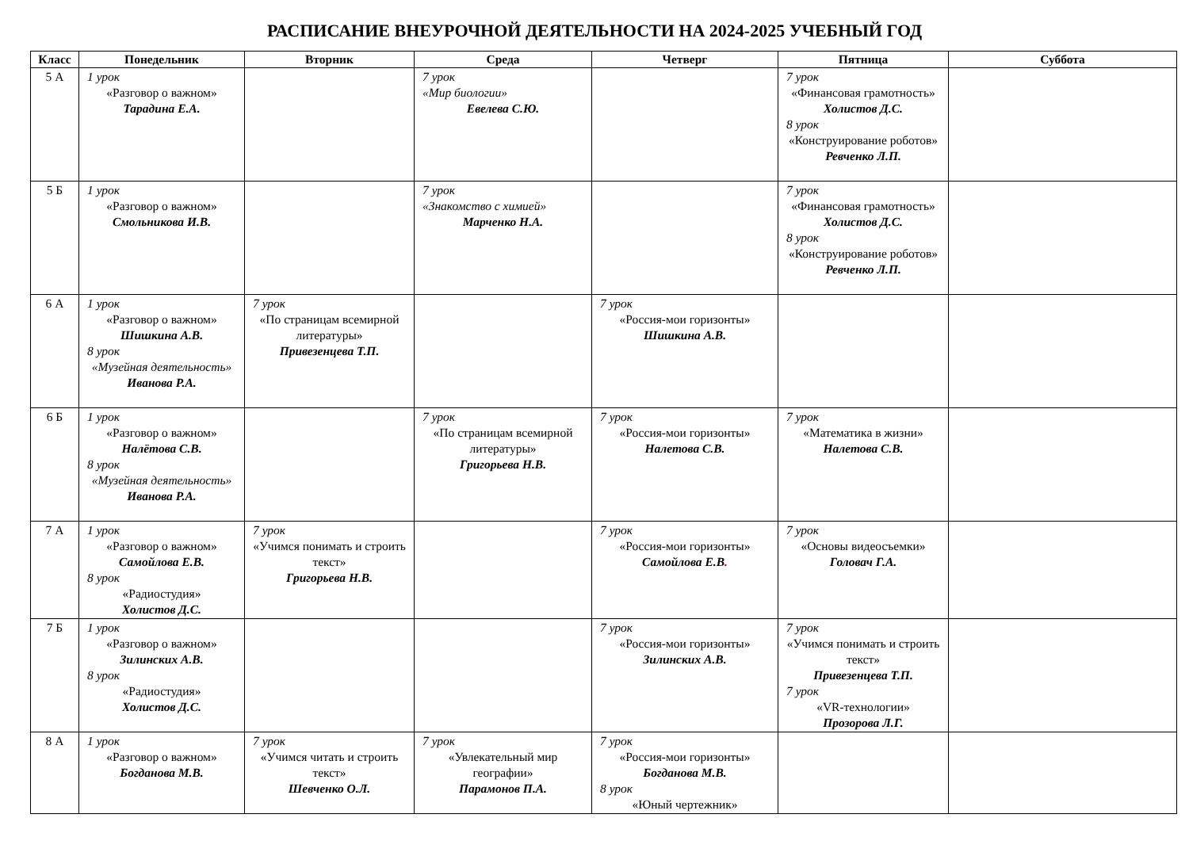РАСПИСАНИЕ ВНЕУРОЧНОЙ ДЕЯТЕЛЬНОСТИ НА 2024-2025 УЧЕБНЫЙ ГОД
| Класс | Понедельник | Вторник | Среда | Четверг | Пятница | Суббота |
| --- | --- | --- | --- | --- | --- | --- |
| 5 А | 1 урок «Разговор о важном» Тарадина Е.А. | | 7 урок «Мир биологии» Евелева С.Ю. | | 7 урок «Финансовая грамотность» Холистов Д.С. 8 урок «Конструирование роботов» Ревченко Л.П. | |
| 5 Б | 1 урок «Разговор о важном» Смольникова И.В. | | 7 урок «Знакомство с химией» Марченко Н.А. | | 7 урок «Финансовая грамотность» Холистов Д.С. 8 урок «Конструирование роботов» Ревченко Л.П. | |
| 6 А | 1 урок «Разговор о важном» Шишкина А.В. 8 урок «Музейная деятельность» Иванова Р.А. | 7 урок «По страницам всемирной литературы» Привезенцева Т.П. | | 7 урок «Россия-мои горизонты» Шишкина А.В. | | |
| 6 Б | 1 урок «Разговор о важном» Налётова С.В. 8 урок «Музейная деятельность» Иванова Р.А. | | 7 урок «По страницам всемирной литературы» Григорьева Н.В. | 7 урок «Россия-мои горизонты» Налетова С.В. | 7 урок «Математика в жизни» Налетова С.В. | |
| 7 А | 1 урок «Разговор о важном» Самойлова Е.В. 8 урок «Радиостудия» Холистов Д.С. | 7 урок «Учимся понимать и строить текст» Григорьева Н.В. | | 7 урок «Россия-мои горизонты» Самойлова Е.В . | 7 урок «Основы видеосъемки» Головач Г.А. | |
| 7 Б | 1 урок «Разговор о важном» Зилинских А.В. 8 урок «Радиостудия» Холистов Д.С. | | | 7 урок «Россия-мои горизонты» Зилинских А.В. | 7 урок «Учимся понимать и строить текст» Привезенцева Т.П. 7 урок «VR-технологии» Прозорова Л.Г. | |
| 8 А | 1 урок «Разговор о важном» Богданова М.В. | 7 урок «Учимся читать и строить текст» Шевченко О.Л. | 7 урок «Увлекательный мир географии» Парамонов П.А. | 7 урок «Россия-мои горизонты» Богданова М.В. 8 урок «Юный чертежник» | | |